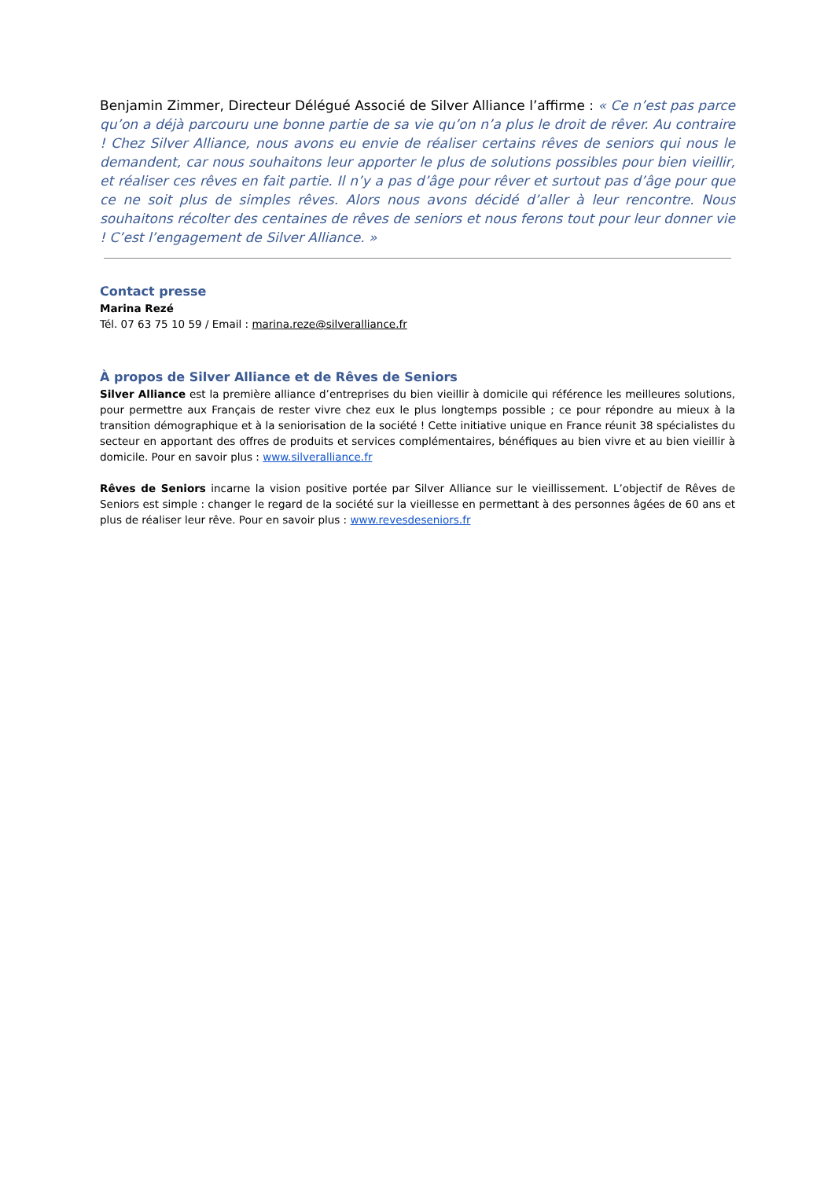Benjamin Zimmer, Directeur Délégué Associé de Silver Alliance l’affirme : « Ce n’est pas parce qu’on a déjà parcouru une bonne partie de sa vie qu’on n’a plus le droit de rêver. Au contraire ! Chez Silver Alliance, nous avons eu envie de réaliser certains rêves de seniors qui nous le demandent, car nous souhaitons leur apporter le plus de solutions possibles pour bien vieillir, et réaliser ces rêves en fait partie. Il n’y a pas d’âge pour rêver et surtout pas d’âge pour que ce ne soit plus de simples rêves. Alors nous avons décidé d’aller à leur rencontre. Nous souhaitons récolter des centaines de rêves de seniors et nous ferons tout pour leur donner vie ! C’est l’engagement de Silver Alliance. »
Contact presse
Marina Rezé
Tél. 07 63 75 10 59 / Email : marina.reze@silveralliance.fr
À propos de Silver Alliance et de Rêves de Seniors
Silver Alliance est la première alliance d’entreprises du bien vieillir à domicile qui référence les meilleures solutions, pour permettre aux Français de rester vivre chez eux le plus longtemps possible ; ce pour répondre au mieux à la transition démographique et à la seniorisation de la société ! Cette initiative unique en France réunit 38 spécialistes du secteur en apportant des offres de produits et services complémentaires, bénéfiques au bien vivre et au bien vieillir à domicile. Pour en savoir plus : www.silveralliance.fr
Rêves de Seniors incarne la vision positive portée par Silver Alliance sur le vieillissement. L’objectif de Rêves de Seniors est simple : changer le regard de la société sur la vieillesse en permettant à des personnes âgées de 60 ans et plus de réaliser leur rêve. Pour en savoir plus : www.revesdeseniors.fr